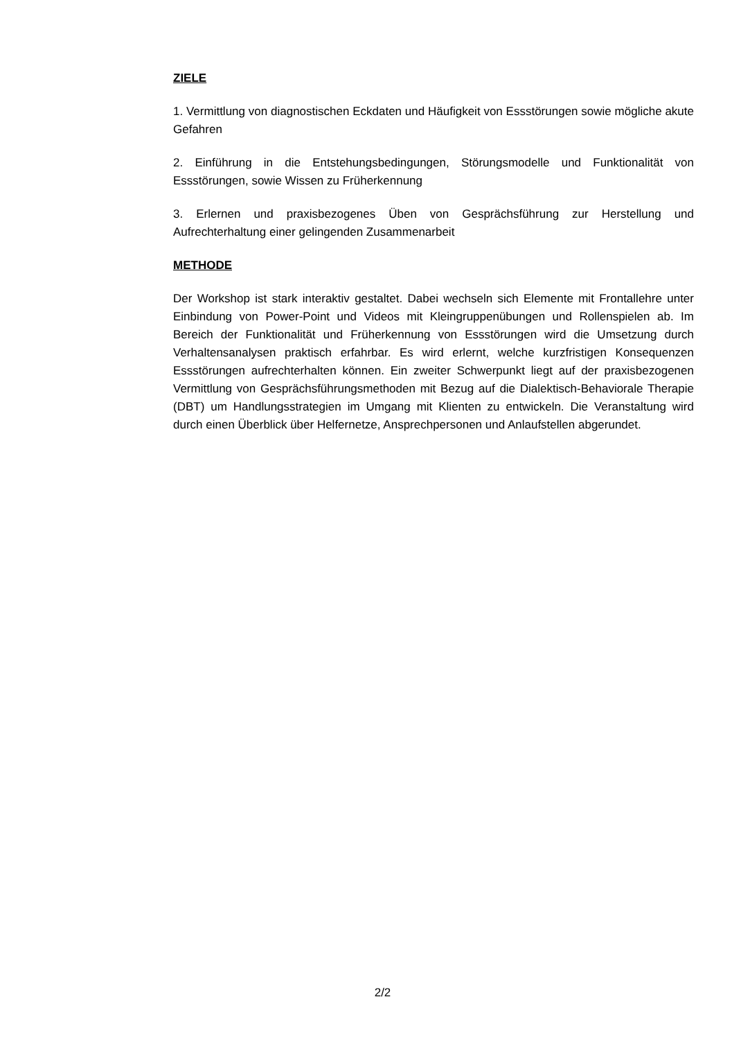ZIELE
1. Vermittlung von diagnostischen Eckdaten und Häufigkeit von Essstörungen sowie mögliche akute Gefahren
2. Einführung in die Entstehungsbedingungen, Störungsmodelle und Funktionalität von Essstörungen, sowie Wissen zu Früherkennung
3. Erlernen und praxisbezogenes Üben von Gesprächsführung zur Herstellung und Aufrechterhaltung einer gelingenden Zusammenarbeit
METHODE
Der Workshop ist stark interaktiv gestaltet. Dabei wechseln sich Elemente mit Frontallehre unter Einbindung von Power-Point und Videos mit Kleingruppenübungen und Rollenspielen ab. Im Bereich der Funktionalität und Früherkennung von Essstörungen wird die Umsetzung durch Verhaltensanalysen praktisch erfahrbar. Es wird erlernt, welche kurzfristigen Konsequenzen Essstörungen aufrechterhalten können. Ein zweiter Schwerpunkt liegt auf der praxisbezogenen Vermittlung von Gesprächsführungsmethoden mit Bezug auf die Dialektisch-Behaviorale Therapie (DBT) um Handlungsstrategien im Umgang mit Klienten zu entwickeln. Die Veranstaltung wird durch einen Überblick über Helfernetze, Ansprechpersonen und Anlaufstellen abgerundet.
2/2